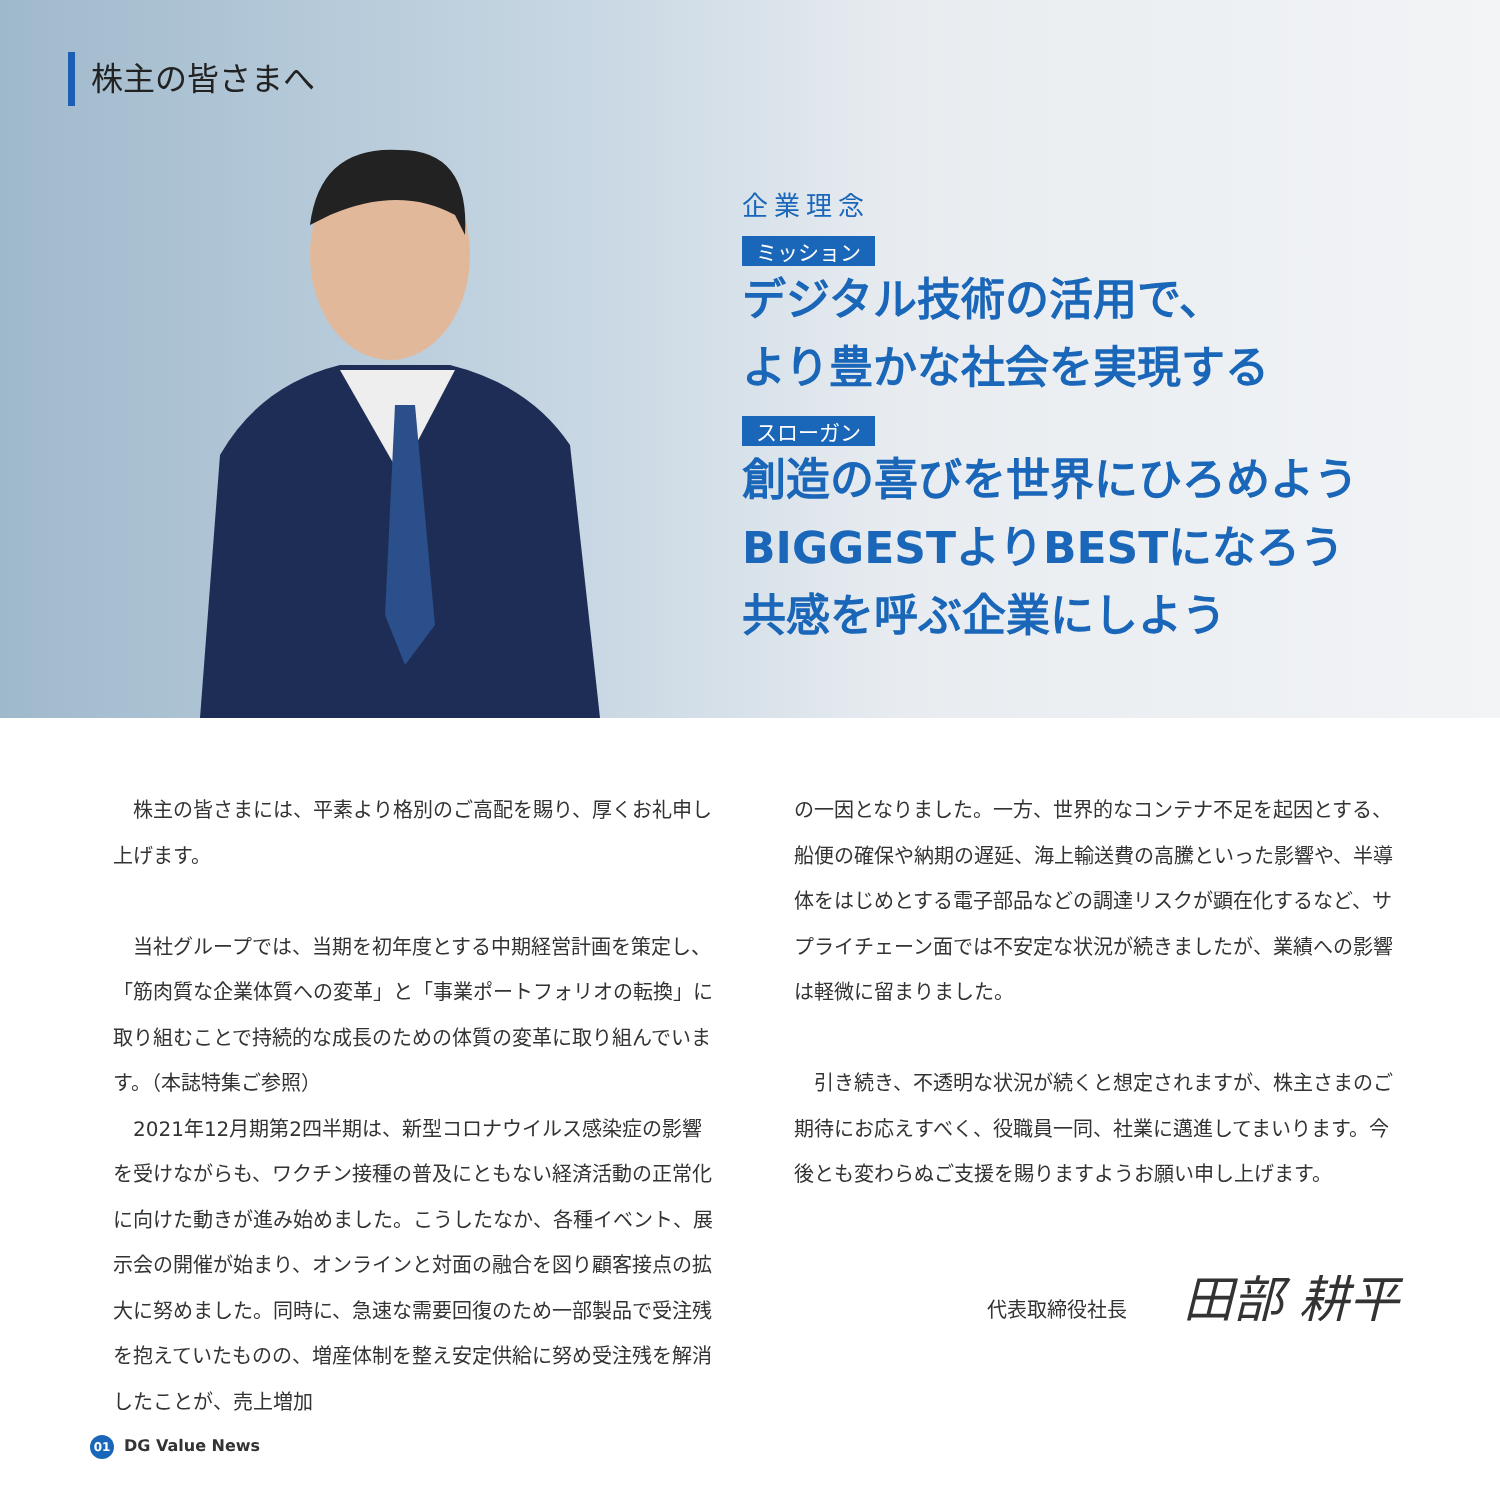株主の皆さまへ
企業理念
ミッション
デジタル技術の活用で、
より豊かな社会を実現する
スローガン
創造の喜びを世界にひろめよう
BIGGESTよりBESTになろう
共感を呼ぶ企業にしよう
　株主の皆さまには、平素より格別のご高配を賜り、厚くお礼申し上げます。
　当社グループでは、当期を初年度とする中期経営計画を策定し、「筋肉質な企業体質への変革」と「事業ポートフォリオの転換」に取り組むことで持続的な成長のための体質の変革に取り組んでいます。（本誌特集ご参照）
　2021年12月期第2四半期は、新型コロナウイルス感染症の影響を受けながらも、ワクチン接種の普及にともない経済活動の正常化に向けた動きが進み始めました。こうしたなか、各種イベント、展示会の開催が始まり、オンラインと対面の融合を図り顧客接点の拡大に努めました。同時に、急速な需要回復のため一部製品で受注残を抱えていたものの、増産体制を整え安定供給に努め受注残を解消したことが、売上増加
の一因となりました。一方、世界的なコンテナ不足を起因とする、船便の確保や納期の遅延、海上輸送費の高騰といった影響や、半導体をはじめとする電子部品などの調達リスクが顕在化するなど、サプライチェーン面では不安定な状況が続きましたが、業績への影響は軽微に留まりました。
　引き続き、不透明な状況が続くと想定されますが、株主さまのご期待にお応えすべく、役職員一同、社業に邁進してまいります。今後とも変わらぬご支援を賜りますようお願い申し上げます。
代表取締役社長 田部 耕平
01 DG Value News